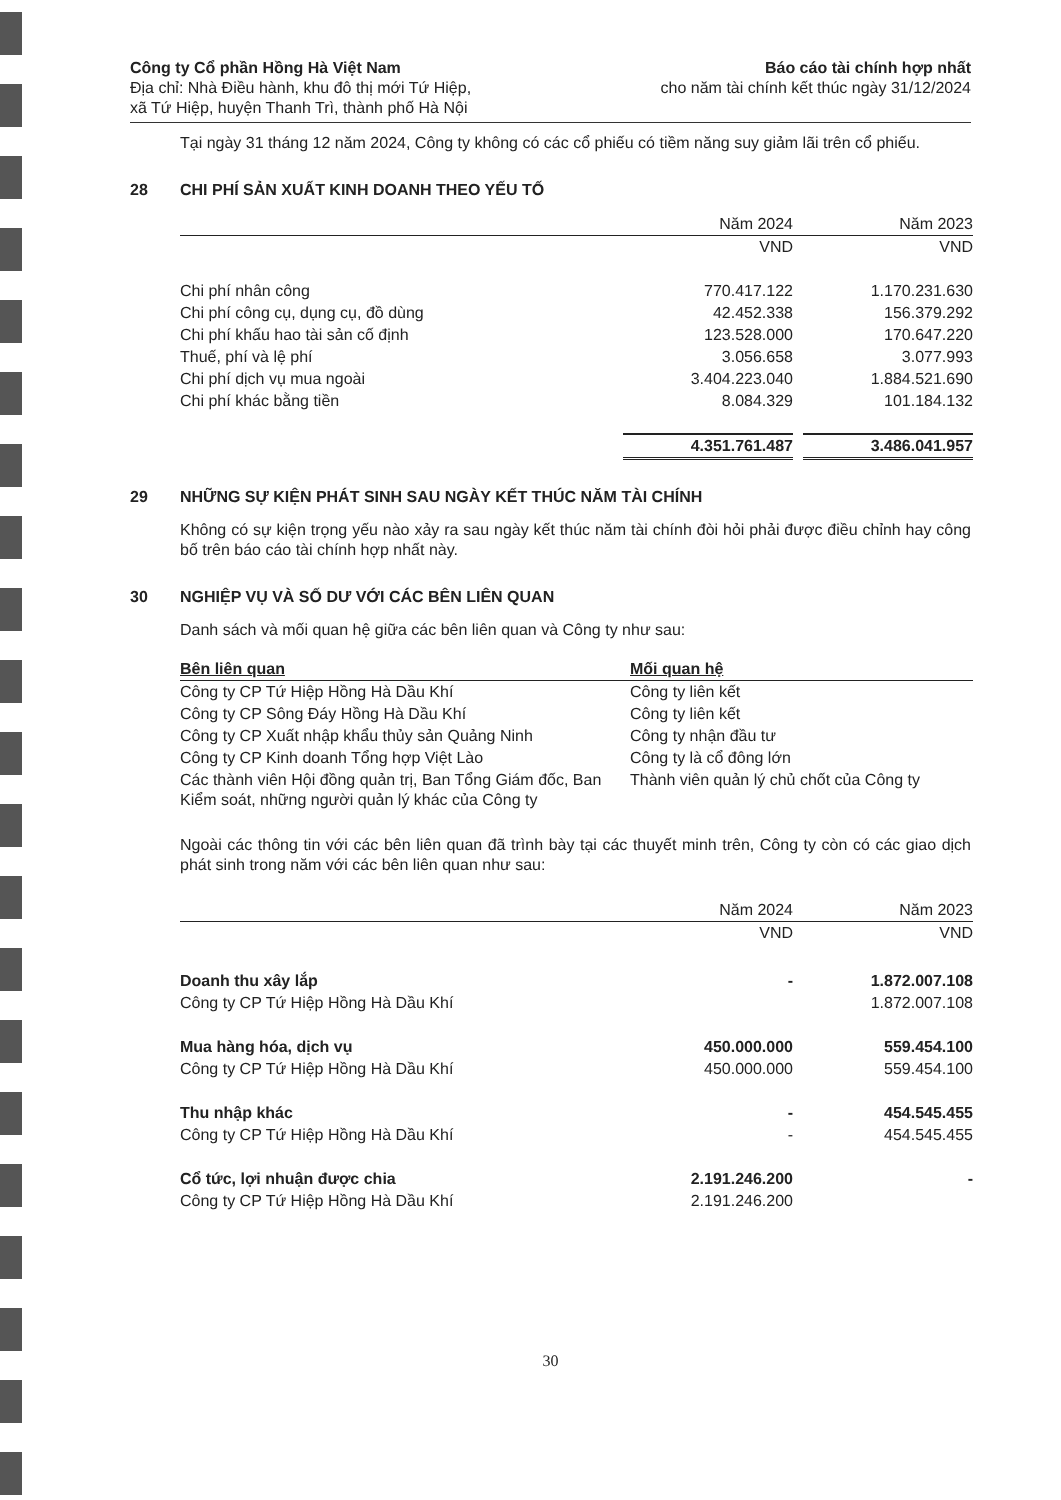Công ty Cổ phần Hồng Hà Việt Nam
Địa chỉ: Nhà Điều hành, khu đô thị mới Tứ Hiệp,
xã Tứ Hiệp, huyện Thanh Trì, thành phố Hà Nội
Báo cáo tài chính hợp nhất
cho năm tài chính kết thúc ngày 31/12/2024
Tại ngày 31 tháng 12 năm 2024, Công ty không có các cổ phiếu có tiềm năng suy giảm lãi trên cổ phiếu.
28 CHI PHÍ SẢN XUẤT KINH DOANH THEO YẾU TỐ
| | Năm 2024 | | Năm 2023 |
| --- | --- | --- | --- |
| | VND | | VND |
| Chi phí nhân công | 770.417.122 | | 1.170.231.630 |
| Chi phí công cụ, dụng cụ, đồ dùng | 42.452.338 | | 156.379.292 |
| Chi phí khấu hao tài sản cố định | 123.528.000 | | 170.647.220 |
| Thuế, phí và lệ phí | 3.056.658 | | 3.077.993 |
| Chi phí dịch vụ mua ngoài | 3.404.223.040 | | 1.884.521.690 |
| Chi phí khác bằng tiền | 8.084.329 | | 101.184.132 |
| | 4.351.761.487 | | 3.486.041.957 |
29 NHỮNG SỰ KIỆN PHÁT SINH SAU NGÀY KẾT THÚC NĂM TÀI CHÍNH
Không có sự kiện trọng yếu nào xảy ra sau ngày kết thúc năm tài chính đòi hỏi phải được điều chỉnh hay công bố trên báo cáo tài chính hợp nhất này.
30 NGHIỆP VỤ VÀ SỐ DƯ VỚI CÁC BÊN LIÊN QUAN
Danh sách và mối quan hệ giữa các bên liên quan và Công ty như sau:
| Bên liên quan | Mối quan hệ |
| --- | --- |
| Công ty CP Tứ Hiệp Hồng Hà Dầu Khí | Công ty liên kết |
| Công ty CP Sông Đáy Hồng Hà Dầu Khí | Công ty liên kết |
| Công ty CP Xuất nhập khẩu thủy sản Quảng Ninh | Công ty nhận đầu tư |
| Công ty CP Kinh doanh Tổng hợp Việt Lào | Công ty là cổ đông lớn |
| Các thành viên Hội đồng quản trị, Ban Tổng Giám đốc, Ban Kiểm soát, những người quản lý khác của Công ty | Thành viên quản lý chủ chốt của Công ty |
Ngoài các thông tin với các bên liên quan đã trình bày tại các thuyết minh trên, Công ty còn có các giao dịch phát sinh trong năm với các bên liên quan như sau:
| | Năm 2024 | | Năm 2023 |
| --- | --- | --- | --- |
| | VND | | VND |
| Doanh thu xây lắp | - | | 1.872.007.108 |
| Công ty CP Tứ Hiệp Hồng Hà Dầu Khí | | | 1.872.007.108 |
| Mua hàng hóa, dịch vụ | 450.000.000 | | 559.454.100 |
| Công ty CP Tứ Hiệp Hồng Hà Dầu Khí | 450.000.000 | | 559.454.100 |
| Thu nhập khác | - | | 454.545.455 |
| Công ty CP Tứ Hiệp Hồng Hà Dầu Khí | - | | 454.545.455 |
| Cổ tức, lợi nhuận được chia | 2.191.246.200 | | - |
| Công ty CP Tứ Hiệp Hồng Hà Dầu Khí | 2.191.246.200 | | |
30